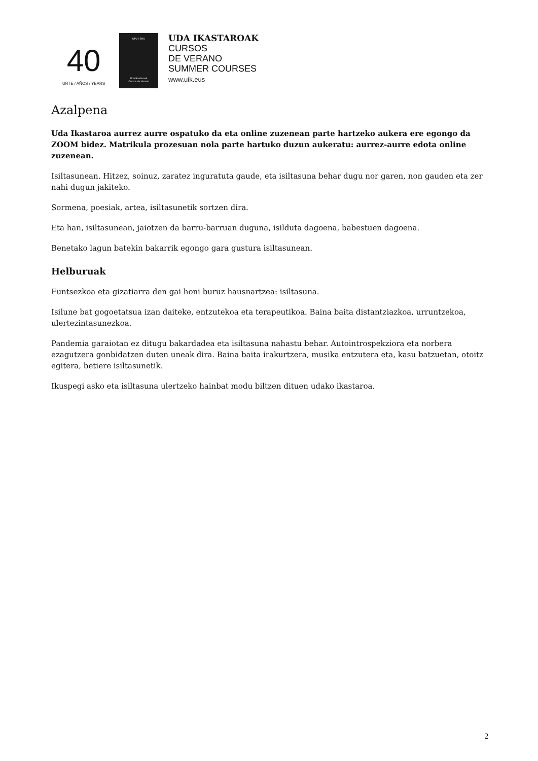40
URTE / AÑOS / YEARS
UPV / EHU
Uda Ikastaroak
Cursos de Verano
UDA IKASTAROAK
CURSOS
DE VERANO
SUMMER COURSES
www.uik.eus
Azalpena
Uda Ikastaroa aurrez aurre ospatuko da eta online zuzenean parte hartzeko aukera ere egongo da ZOOM bidez. Matrikula prozesuan nola parte hartuko duzun aukeratu: aurrez-aurre edota online zuzenean.
Isiltasunean. Hitzez, soinuz, zaratez inguratuta gaude, eta isiltasuna behar dugu nor garen, non gauden eta zer nahi dugun jakiteko.
Sormena, poesiak, artea, isiltasunetik sortzen dira.
Eta han, isiltasunean, jaiotzen da barru-barruan duguna, isilduta dagoena, babestuen dagoena.
Benetako lagun batekin bakarrik egongo gara gustura isiltasunean.
Helburuak
Funtsezkoa eta gizatiarra den gai honi buruz hausnartzea: isiltasuna.
Isilune bat gogoetatsua izan daiteke, entzutekoa eta terapeutikoa. Baina baita distantziazkoa, urruntzekoa, ulertezintasunezkoa.
Pandemia garaiotan ez ditugu bakardadea eta isiltasuna nahastu behar. Autointrospekziora eta norbera ezagutzera gonbidatzen duten uneak dira. Baina baita irakurtzera, musika entzutera eta, kasu batzuetan, otoitz egitera, betiere isiltasunetik.
Ikuspegi asko eta isiltasuna ulertzeko hainbat modu biltzen dituen udako ikastaroa.
2